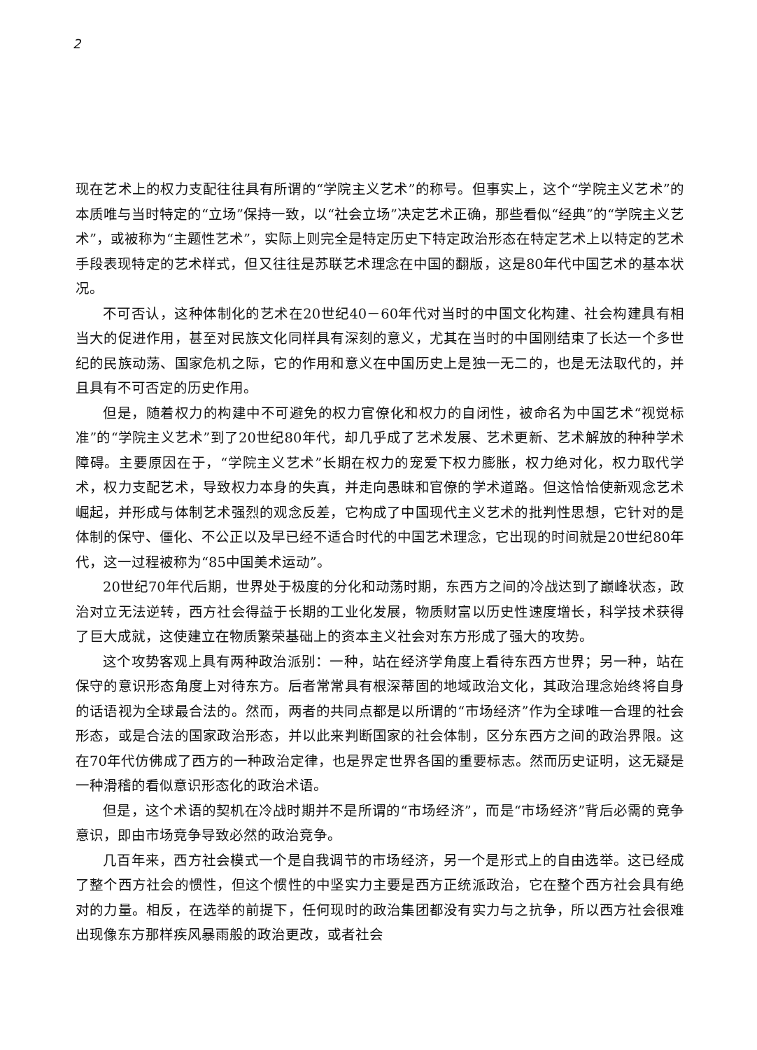2
现在艺术上的权力支配往往具有所谓的“学院主义艺术”的称号。但事实上，这个“学院主义艺术”的本质唯与当时特定的“立场”保持一致，以“社会立场”决定艺术正确，那些看似“经典”的“学院主义艺术”，或被称为“主题性艺术”，实际上则完全是特定历史下特定政治形态在特定艺术上以特定的艺术手段表现特定的艺术样式，但又往往是苏联艺术理念在中国的翻版，这是80年代中国艺术的基本状况。
不可否认，这种体制化的艺术在20世纪40－60年代对当时的中国文化构建、社会构建具有相当大的促进作用，甚至对民族文化同样具有深刻的意义，尤其在当时的中国刚结束了长达一个多世纪的民族动荡、国家危机之际，它的作用和意义在中国历史上是独一无二的，也是无法取代的，并且具有不可否定的历史作用。
但是，随着权力的构建中不可避免的权力官僚化和权力的自闭性，被命名为中国艺术“视觉标准”的“学院主义艺术”到了20世纪80年代，却几乎成了艺术发展、艺术更新、艺术解放的种种学术障碍。主要原因在于，“学院主义艺术”长期在权力的宠爱下权力膨胀，权力绝对化，权力取代学术，权力支配艺术，导致权力本身的失真，并走向愚昧和官僚的学术道路。但这恰恰使新观念艺术崛起，并形成与体制艺术强烈的观念反差，它构成了中国现代主义艺术的批判性思想，它针对的是体制的保守、僵化、不公正以及早已经不适合时代的中国艺术理念，它出现的时间就是20世纪80年代，这一过程被称为“85中国美术运动”。
20世纪70年代后期，世界处于极度的分化和动荡时期，东西方之间的冷战达到了巅峰状态，政治对立无法逆转，西方社会得益于长期的工业化发展，物质财富以历史性速度增长，科学技术获得了巨大成就，这使建立在物质繁荣基础上的资本主义社会对东方形成了强大的攻势。
这个攻势客观上具有两种政治派别：一种，站在经济学角度上看待东西方世界；另一种，站在保守的意识形态角度上对待东方。后者常常具有根深蒂固的地域政治文化，其政治理念始终将自身的话语视为全球最合法的。然而，两者的共同点都是以所谓的“市场经济”作为全球唯一合理的社会形态，或是合法的国家政治形态，并以此来判断国家的社会体制，区分东西方之间的政治界限。这在70年代仿佛成了西方的一种政治定律，也是界定世界各国的重要标志。然而历史证明，这无疑是一种滑稽的看似意识形态化的政治术语。
但是，这个术语的契机在冷战时期并不是所谓的“市场经济”，而是“市场经济”背后必需的竞争意识，即由市场竞争导致必然的政治竞争。
几百年来，西方社会模式一个是自我调节的市场经济，另一个是形式上的自由选举。这已经成了整个西方社会的惯性，但这个惯性的中坚实力主要是西方正统派政治，它在整个西方社会具有绝对的力量。相反，在选举的前提下，任何现时的政治集团都没有实力与之抗争，所以西方社会很难出现像东方那样疾风暴雨般的政治更改，或者社会